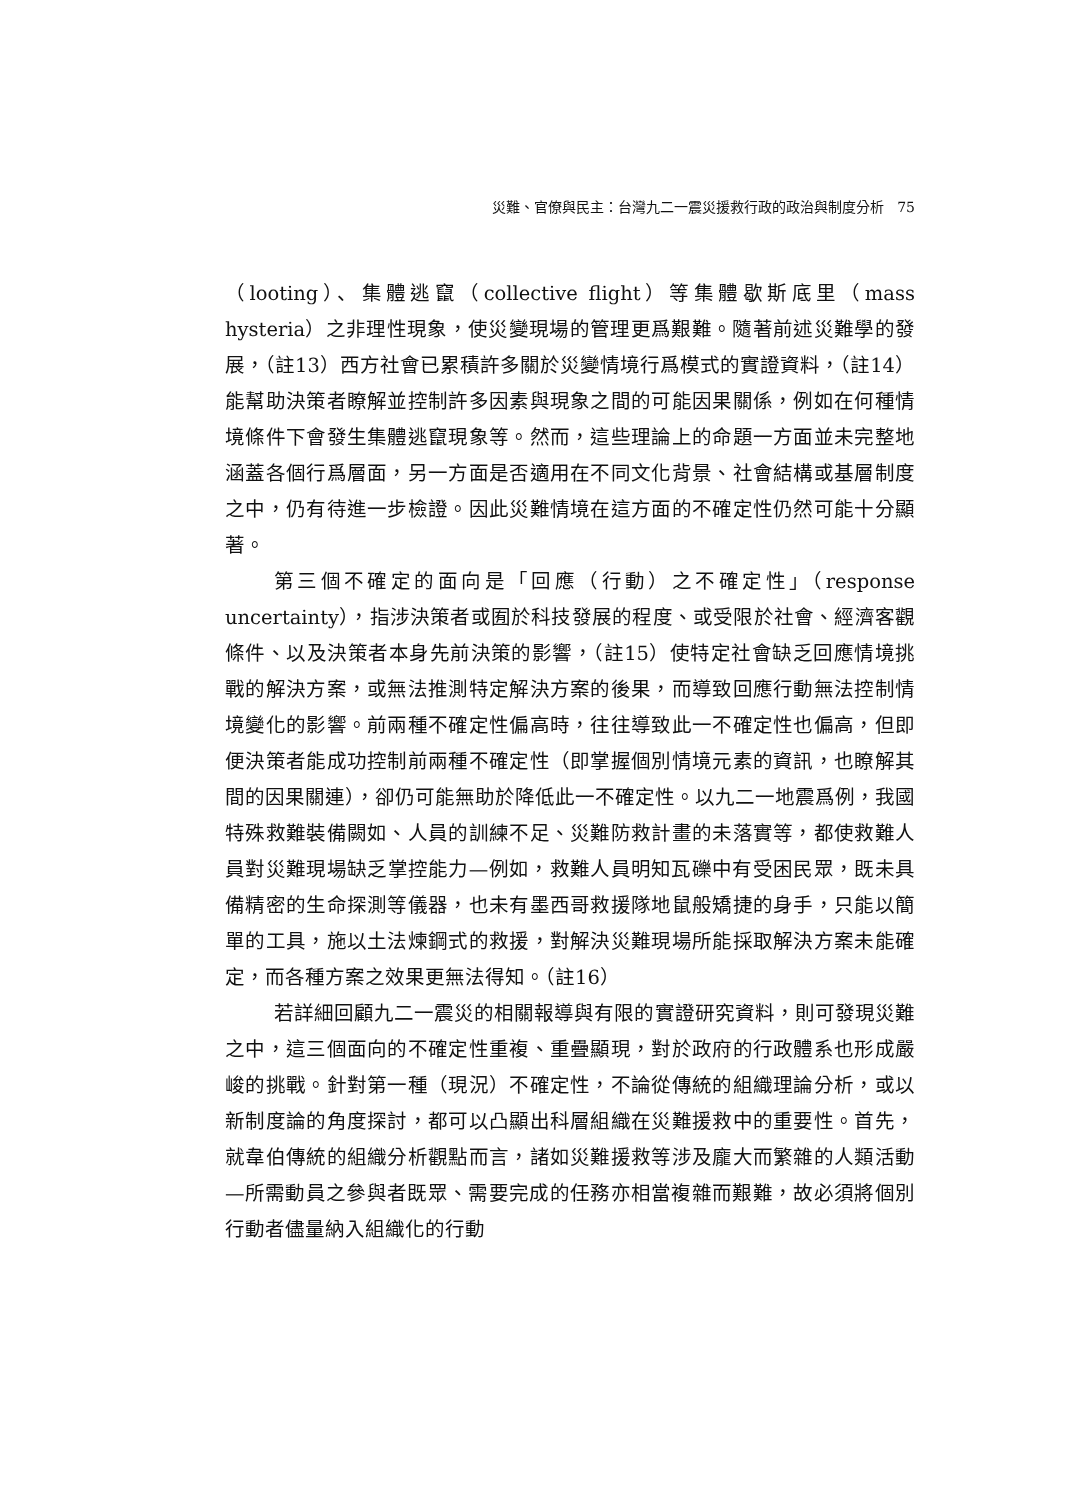災難、官僚與民主：台灣九二一震災援救行政的政治與制度分析 75
（looting）、集體逃竄（collective flight）等集體歇斯底里（mass hysteria）之非理性現象，使災變現場的管理更爲艱難。隨著前述災難學的發展，（註13）西方社會已累積許多關於災變情境行爲模式的實證資料，（註14）能幫助決策者瞭解並控制許多因素與現象之間的可能因果關係，例如在何種情境條件下會發生集體逃竄現象等。然而，這些理論上的命題一方面並未完整地涵蓋各個行爲層面，另一方面是否適用在不同文化背景、社會結構或基層制度之中，仍有待進一步檢證。因此災難情境在這方面的不確定性仍然可能十分顯著。
第三個不確定的面向是「回應（行動）之不確定性」（response uncertainty），指涉決策者或囿於科技發展的程度、或受限於社會、經濟客觀條件、以及決策者本身先前決策的影響，（註15）使特定社會缺乏回應情境挑戰的解決方案，或無法推測特定解決方案的後果，而導致回應行動無法控制情境變化的影響。前兩種不確定性偏高時，往往導致此一不確定性也偏高，但即便決策者能成功控制前兩種不確定性（即掌握個別情境元素的資訊，也瞭解其間的因果關連），卻仍可能無助於降低此一不確定性。以九二一地震爲例，我國特殊救難裝備闕如、人員的訓練不足、災難防救計畫的未落實等，都使救難人員對災難現場缺乏掌控能力—例如，救難人員明知瓦礫中有受困民眾，既未具備精密的生命探測等儀器，也未有墨西哥救援隊地鼠般矯捷的身手，只能以簡單的工具，施以土法煉鋼式的救援，對解決災難現場所能採取解決方案未能確定，而各種方案之效果更無法得知。（註16）
若詳細回顧九二一震災的相關報導與有限的實證研究資料，則可發現災難之中，這三個面向的不確定性重複、重疊顯現，對於政府的行政體系也形成嚴峻的挑戰。針對第一種（現況）不確定性，不論從傳統的組織理論分析，或以新制度論的角度探討，都可以凸顯出科層組織在災難援救中的重要性。首先，就韋伯傳統的組織分析觀點而言，諸如災難援救等涉及龐大而繁雜的人類活動—所需動員之參與者既眾、需要完成的任務亦相當複雜而艱難，故必須將個別行動者儘量納入組織化的行動